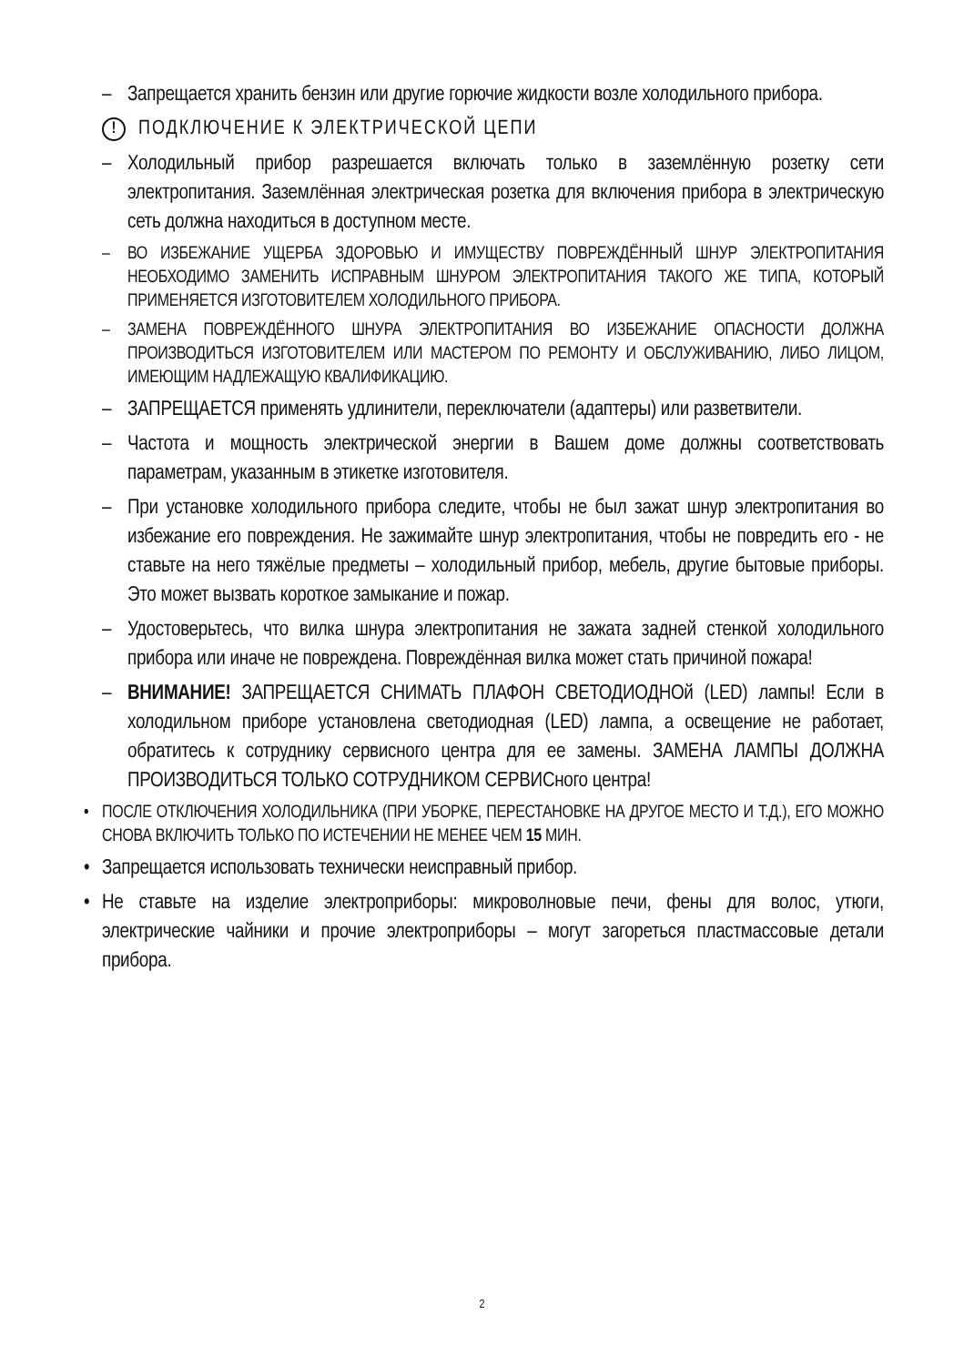– Запрещается хранить бензин или другие горючие жидкости возле холодильного прибора.
! ПОДКЛЮЧЕНИЕ К ЭЛЕКТРИЧЕСКОЙ ЦЕПИ
– Холодильный прибор разрешается включать только в заземлённую розетку сети электропитания. Заземлённая электрическая розетка для включения прибора в электрическую сеть должна находиться в доступном месте.
– ВО ИЗБЕЖАНИЕ УЩЕРБА ЗДОРОВЬЮ И ИМУЩЕСТВУ ПОВРЕЖДЁННЫЙ ШНУР ЭЛЕКТРОПИТАНИЯ НЕОБХОДИМО ЗАМЕНИТЬ ИСПРАВНЫМ ШНУРОМ ЭЛЕКТРОПИТАНИЯ ТАКОГО ЖЕ ТИПА, КОТОРЫЙ ПРИМЕНЯЕТСЯ ИЗГОТОВИТЕЛЕМ ХОЛОДИЛЬНОГО ПРИБОРА.
– ЗАМЕНА ПОВРЕЖДЁННОГО ШНУРА ЭЛЕКТРОПИТАНИЯ ВО ИЗБЕЖАНИЕ ОПАСНОСТИ ДОЛЖНА ПРОИЗВОДИТЬСЯ ИЗГОТОВИТЕЛЕМ ИЛИ МАСТЕРОМ ПО РЕМОНТУ И ОБСЛУЖИВАНИЮ, ЛИБО ЛИЦОМ, ИМЕЮЩИМ НАДЛЕЖАЩУЮ КВАЛИФИКАЦИЮ.
– ЗАПРЕЩАЕТСЯ применять удлинители, переключатели (адаптеры) или разветвители.
– Частота и мощность электрической энергии в Вашем доме должны соответствовать параметрам, указанным в этикетке изготовителя.
– При установке холодильного прибора следите, чтобы не был зажат шнур электропитания во избежание его повреждения. Не зажимайте шнур электропитания, чтобы не повредить его - не ставьте на него тяжёлые предметы – холодильный прибор, мебель, другие бытовые приборы. Это может вызвать короткое замыкание и пожар.
– Удостоверьтесь, что вилка шнура электропитания не зажата задней стенкой холодильного прибора или иначе не повреждена. Повреждённая вилка может стать причиной пожара!
– ВНИМАНИЕ! ЗАПРЕЩАЕТСЯ СНИМАТЬ ПЛАФОН СВЕТОДИОДНОй (LED) лампы! Если в холодильном приборе установлена светодиодная (LED) лампа, а освещение не работает, обратитесь к сотруднику сервисного центра для ее замены. ЗАМЕНА ЛАМПЫ ДОЛЖНА ПРОИЗВОДИТЬСЯ ТОЛЬКО СОТРУДНИКОМ СЕРВИСного центра!
• ПОСЛЕ ОТКЛЮЧЕНИЯ ХОЛОДИЛЬНИКА (ПРИ УБОРКЕ, ПЕРЕСТАНОВКЕ НА ДРУГОЕ МЕСТО И Т.Д.), ЕГО МОЖНО СНОВА ВКЛЮЧИТЬ ТОЛЬКО ПО ИСТЕЧЕНИИ НЕ МЕНЕЕ ЧЕМ 15 МИН.
• Запрещается использовать технически неисправный прибор.
• Не ставьте на изделие электроприборы: микроволновые печи, фены для волос, утюги, электрические чайники и прочие электроприборы – могут загореться пластмассовые детали прибора.
2